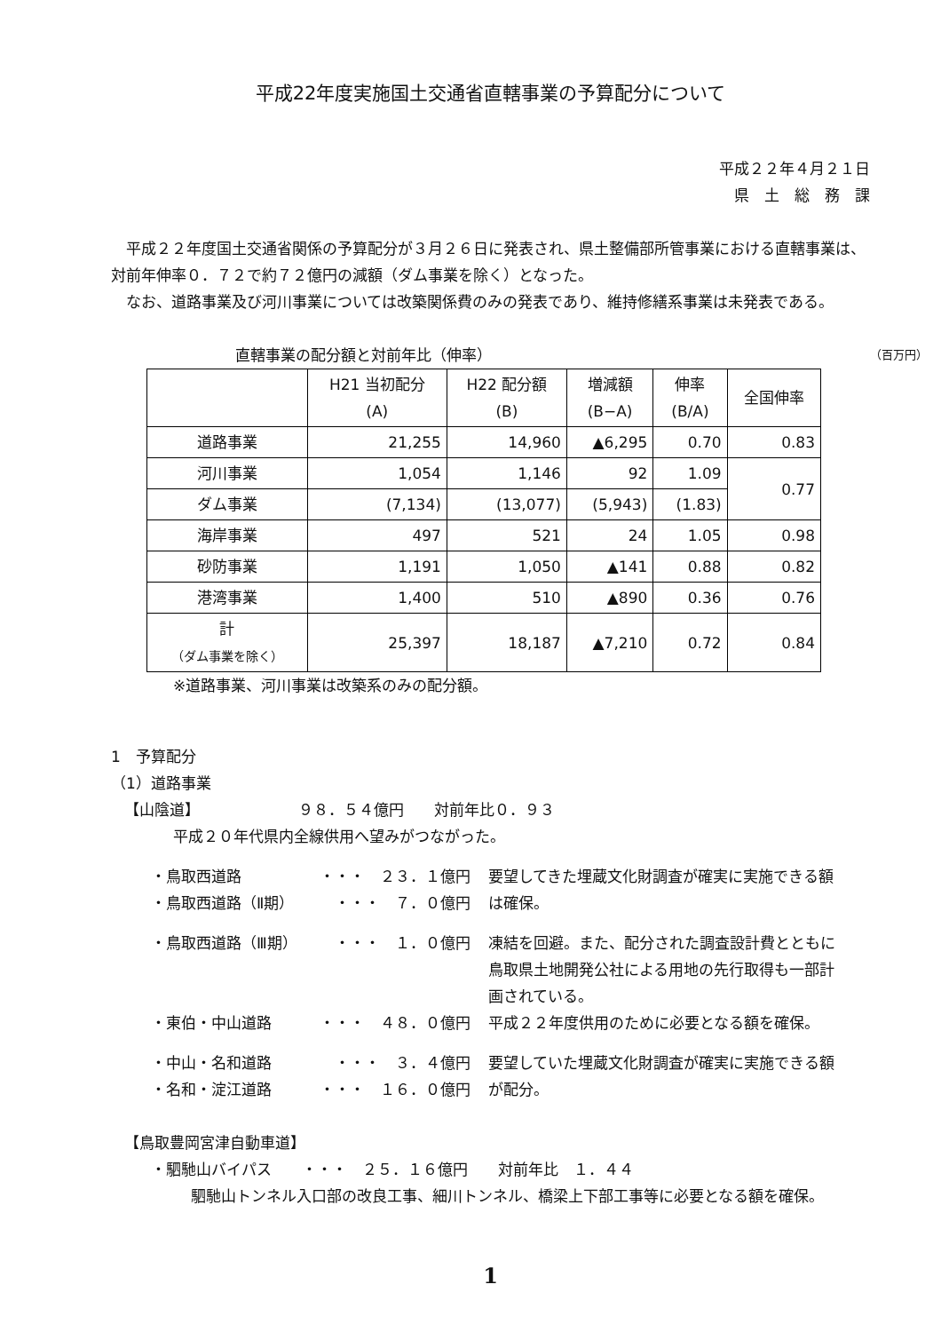平成22年度実施国土交通省直轄事業の予算配分について
平成２２年４月２１日
県　土　総　務　課
平成２２年度国土交通省関係の予算配分が３月２６日に発表され、県土整備部所管事業における直轄事業は、対前年伸率０．７２で約７２億円の減額（ダム事業を除く）となった。
なお、道路事業及び河川事業については改築関係費のみの発表であり、維持修繕系事業は未発表である。
直轄事業の配分額と対前年比（伸率） （百万円）
| | H21 当初配分 (A) | H22 配分額 (B) | 増減額 (B−A) | 伸率 (B/A) | 全国伸率 |
| --- | --- | --- | --- | --- | --- |
| 道路事業 | 21,255 | 14,960 | ▲6,295 | 0.70 | 0.83 |
| 河川事業 | 1,054 | 1,146 | 92 | 1.09 | 0.77 |
| ダム事業 | (7,134) | (13,077) | (5,943) | (1.83) | |
| 海岸事業 | 497 | 521 | 24 | 1.05 | 0.98 |
| 砂防事業 | 1,191 | 1,050 | ▲141 | 0.88 | 0.82 |
| 港湾事業 | 1,400 | 510 | ▲890 | 0.36 | 0.76 |
| 計 （ダム事業を除く） | 25,397 | 18,187 | ▲7,210 | 0.72 | 0.84 |
※道路事業、河川事業は改築系のみの配分額。
1　予算配分
（1）道路事業
【山陰道】　　　　　　　９８．５４億円　　対前年比０．９３
平成２０年代県内全線供用へ望みがつながった。
・鳥取西道路
・鳥取西道路（Ⅱ期）
・・・　２３．１億円
・・・　７．０億円
要望してきた埋蔵文化財調査が確実に実施できる額は確保。
・鳥取西道路（Ⅲ期） ・・・　１．０億円 凍結を回避。また、配分された調査設計費とともに鳥取県土地開発公社による用地の先行取得も一部計画されている。
・東伯・中山道路 ・・・　４８．０億円 平成２２年度供用のために必要となる額を確保。
・中山・名和道路
・名和・淀江道路
・・・　３．４億円
・・・　１６．０億円
要望していた埋蔵文化財調査が確実に実施できる額が配分。
【鳥取豊岡宮津自動車道】
・駟馳山バイパス　　・・・　２５．１６億円　　対前年比　１．４４
駟馳山トンネル入口部の改良工事、細川トンネル、橋梁上下部工事等に必要となる額を確保。
1